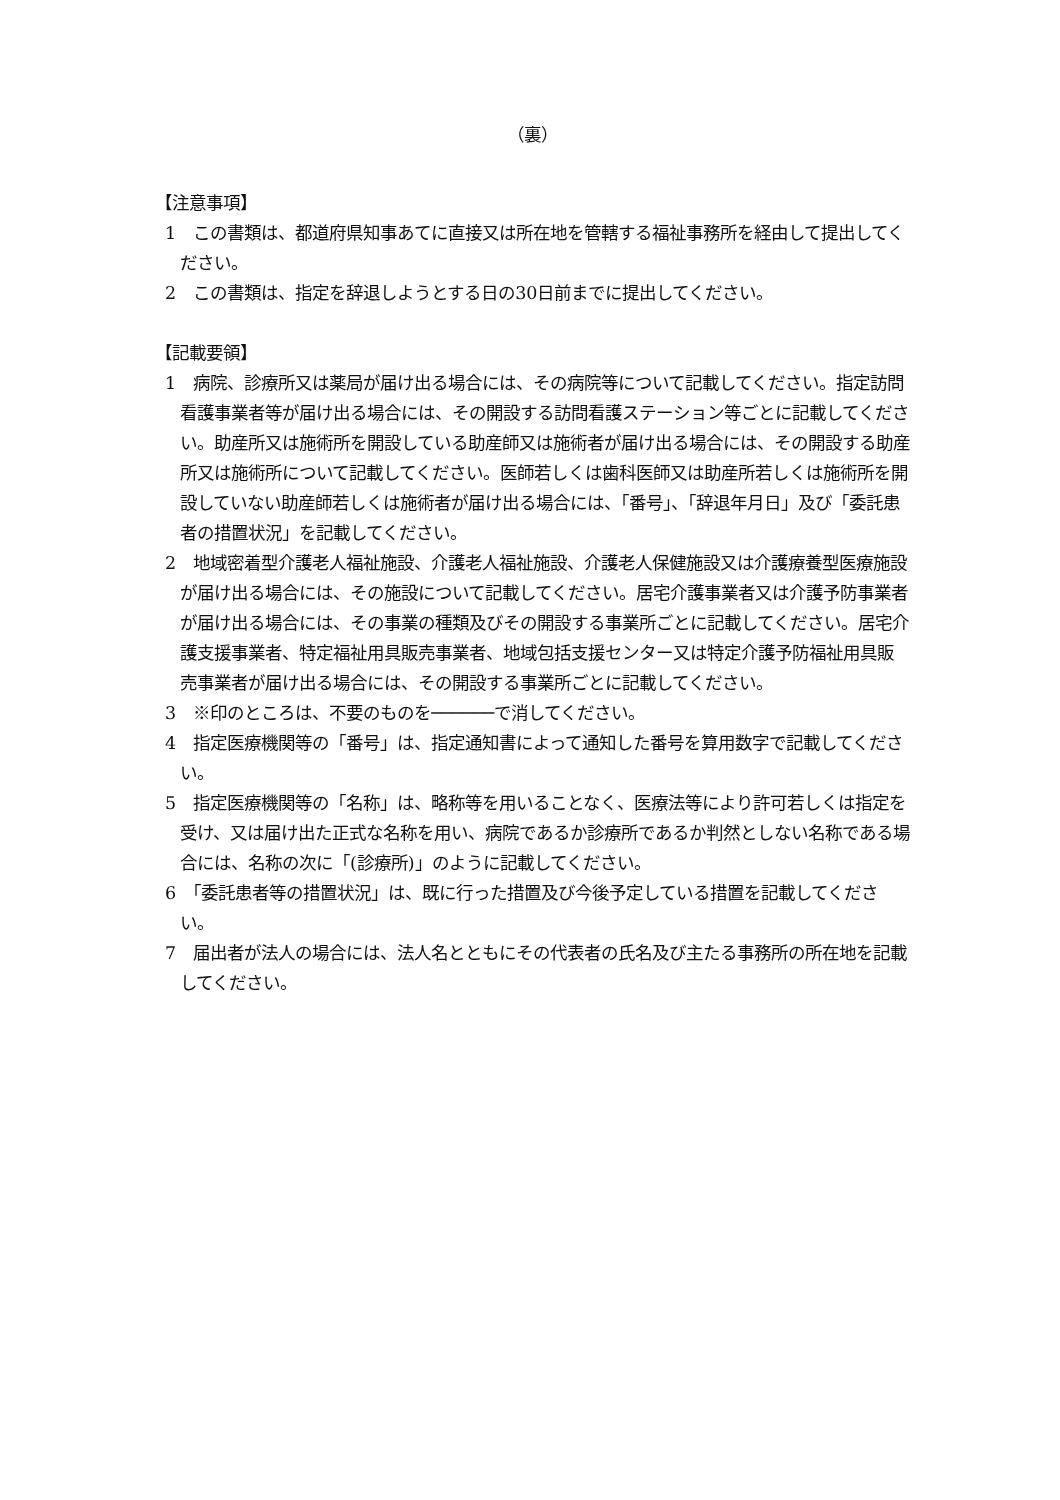（裏）
【注意事項】
1　この書類は、都道府県知事あてに直接又は所在地を管轄する福祉事務所を経由して提出してください。
2　この書類は、指定を辞退しようとする日の30日前までに提出してください。
【記載要領】
1　病院、診療所又は薬局が届け出る場合には、その病院等について記載してください。指定訪問看護事業者等が届け出る場合には、その開設する訪問看護ステーション等ごとに記載してください。助産所又は施術所を開設している助産師又は施術者が届け出る場合には、その開設する助産所又は施術所について記載してください。医師若しくは歯科医師又は助産所若しくは施術所を開設していない助産師若しくは施術者が届け出る場合には、「番号」、「辞退年月日」及び「委託患者の措置状況」を記載してください。
2　地域密着型介護老人福祉施設、介護老人福祉施設、介護老人保健施設又は介護療養型医療施設が届け出る場合には、その施設について記載してください。居宅介護事業者又は介護予防事業者が届け出る場合には、その事業の種類及びその開設する事業所ごとに記載してください。居宅介護支援事業者、特定福祉用具販売事業者、地域包括支援センター又は特定介護予防福祉用具販売事業者が届け出る場合には、その開設する事業所ごとに記載してください。
3　※印のところは、不要のものを──────で消してください。
4　指定医療機関等の「番号」は、指定通知書によって通知した番号を算用数字で記載してください。
5　指定医療機関等の「名称」は、略称等を用いることなく、医療法等により許可若しくは指定を受け、又は届け出た正式な名称を用い、病院であるか診療所であるか判然としない名称である場合には、名称の次に「(診療所)」のように記載してください。
6　「委託患者等の措置状況」は、既に行った措置及び今後予定している措置を記載してください。
7　届出者が法人の場合には、法人名とともにその代表者の氏名及び主たる事務所の所在地を記載してください。